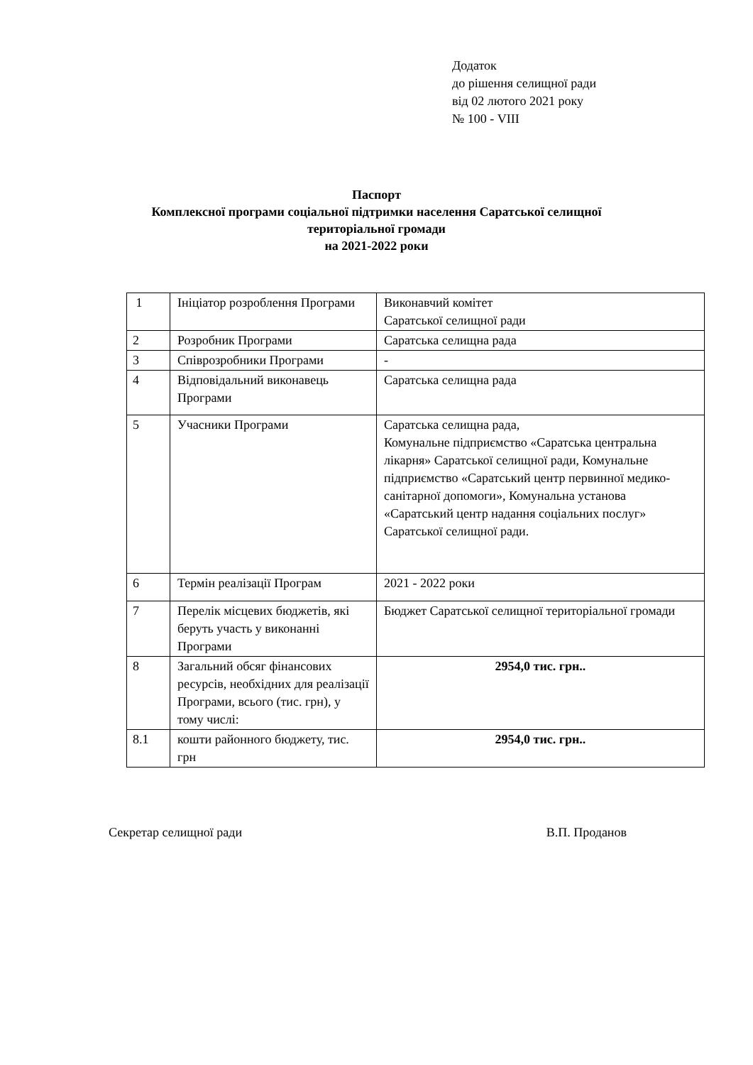Додаток
до рішення селищної ради
від 02 лютого 2021 року
№ 100 - VIII
Паспорт
Комплексної програми соціальної підтримки населення Саратської селищної
територіальної громади
на 2021-2022 роки
| 1 | Ініціатор розроблення Програми | Виконавчий комітет Саратської селищної ради |
| 2 | Розробник Програми | Саратська селищна рада |
| 3 | Співрозробники Програми | - |
| 4 | Відповідальний виконавець Програми | Саратська селищна рада |
| 5 | Учасники Програми | Саратська селищна рада, Комунальне підприємство «Саратська центральна лікарня» Саратської селищної ради, Комунальне підприємство «Саратський центр первинної медико-санітарної допомоги», Комунальна установа «Саратський центр надання соціальних послуг» Саратської селищної ради. |
| 6 | Термін реалізації Програм | 2021 - 2022 роки |
| 7 | Перелік місцевих бюджетів, які беруть участь у виконанні Програми | Бюджет Саратської селищної територіальної громади |
| 8 | Загальний обсяг фінансових ресурсів, необхідних для реалізації Програми, всього (тис. грн), у тому числі: | 2954,0 тис. грн.. |
| 8.1 | кошти районного бюджету, тис. грн | 2954,0 тис. грн.. |
Секретар селищної ради В.П. Проданов